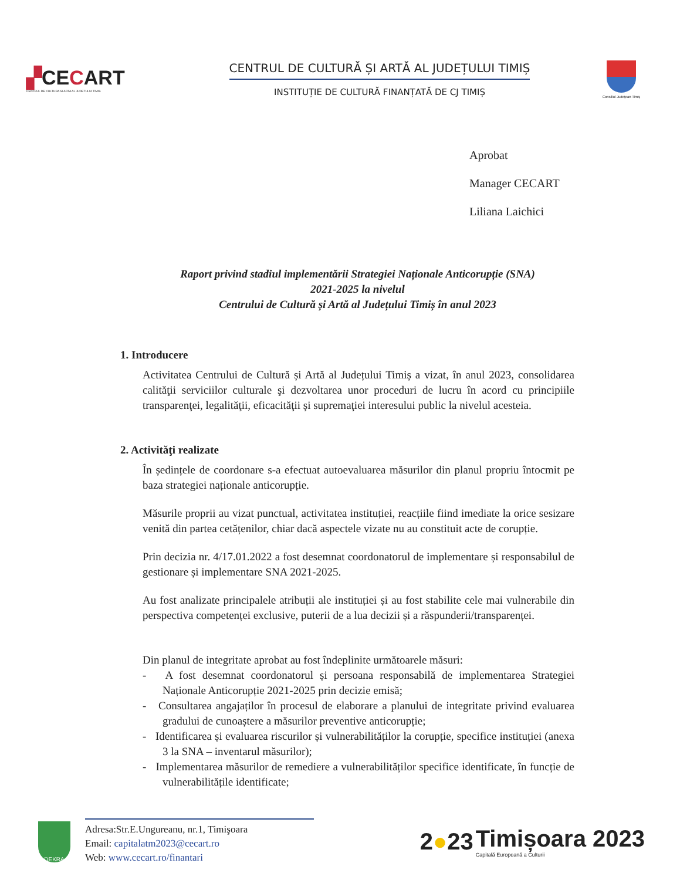▞CECART
CENTRUL DE CULTURA SI ARTA AL JUDETULUI TIMIS
CENTRUL DE CULTURĂ ȘI ARTĂ AL JUDEȚULUI TIMIȘ
INSTITUȚIE DE CULTURĂ FINANȚATĂ DE CJ TIMIȘ
Consiliul Județean Timiș
Aprobat
Manager CECART
Liliana Laichici
Raport privind stadiul implementării Strategiei Naționale Anticorupție (SNA)
2021-2025 la nivelul
Centrului de Cultură și Artă al Județului Timiș în anul 2023
1. Introducere
Activitatea Centrului de Cultură și Artă al Județului Timiș a vizat, în anul 2023, consolidarea calităţii serviciilor culturale şi dezvoltarea unor proceduri de lucru în acord cu principiile transparenţei, legalităţii, eficacităţii şi supremaţiei interesului public la nivelul acesteia.
2. Activităţi realizate
În ședințele de coordonare s-a efectuat autoevaluarea măsurilor din planul propriu întocmit pe baza strategiei naționale anticorupție.
Măsurile proprii au vizat punctual, activitatea instituției, reacțiile fiind imediate la orice sesizare venită din partea cetățenilor, chiar dacă aspectele vizate nu au constituit acte de corupție.
Prin decizia nr. 4/17.01.2022 a fost desemnat coordonatorul de implementare și responsabilul de gestionare și implementare SNA 2021-2025.
Au fost analizate principalele atribuții ale instituției și au fost stabilite cele mai vulnerabile din perspectiva competenței exclusive, puterii de a lua decizii și a răspunderii/transparenței.
Din planul de integritate aprobat au fost îndeplinite următoarele măsuri:
- A fost desemnat coordonatorul și persoana responsabilă de implementarea Strategiei Naționale Anticorupție 2021-2025 prin decizie emisă;
- Consultarea angajaților în procesul de elaborare a planului de integritate privind evaluarea gradului de cunoaștere a măsurilor preventive anticorupție;
- Identificarea și evaluarea riscurilor și vulnerabilităților la corupție, specifice instituției (anexa 3 la SNA – inventarul măsurilor);
- Implementarea măsurilor de remediere a vulnerabilităților specifice identificate, în funcție de vulnerabilitățile identificate;
DEKRA
Adresa:Str.E.Ungureanu, nr.1, Timişoara
Email: capitalatm2023@cecart.ro
Web: www.cecart.ro/finantari
2●23 Timișoara 2023
Capitală Europeană a Culturii